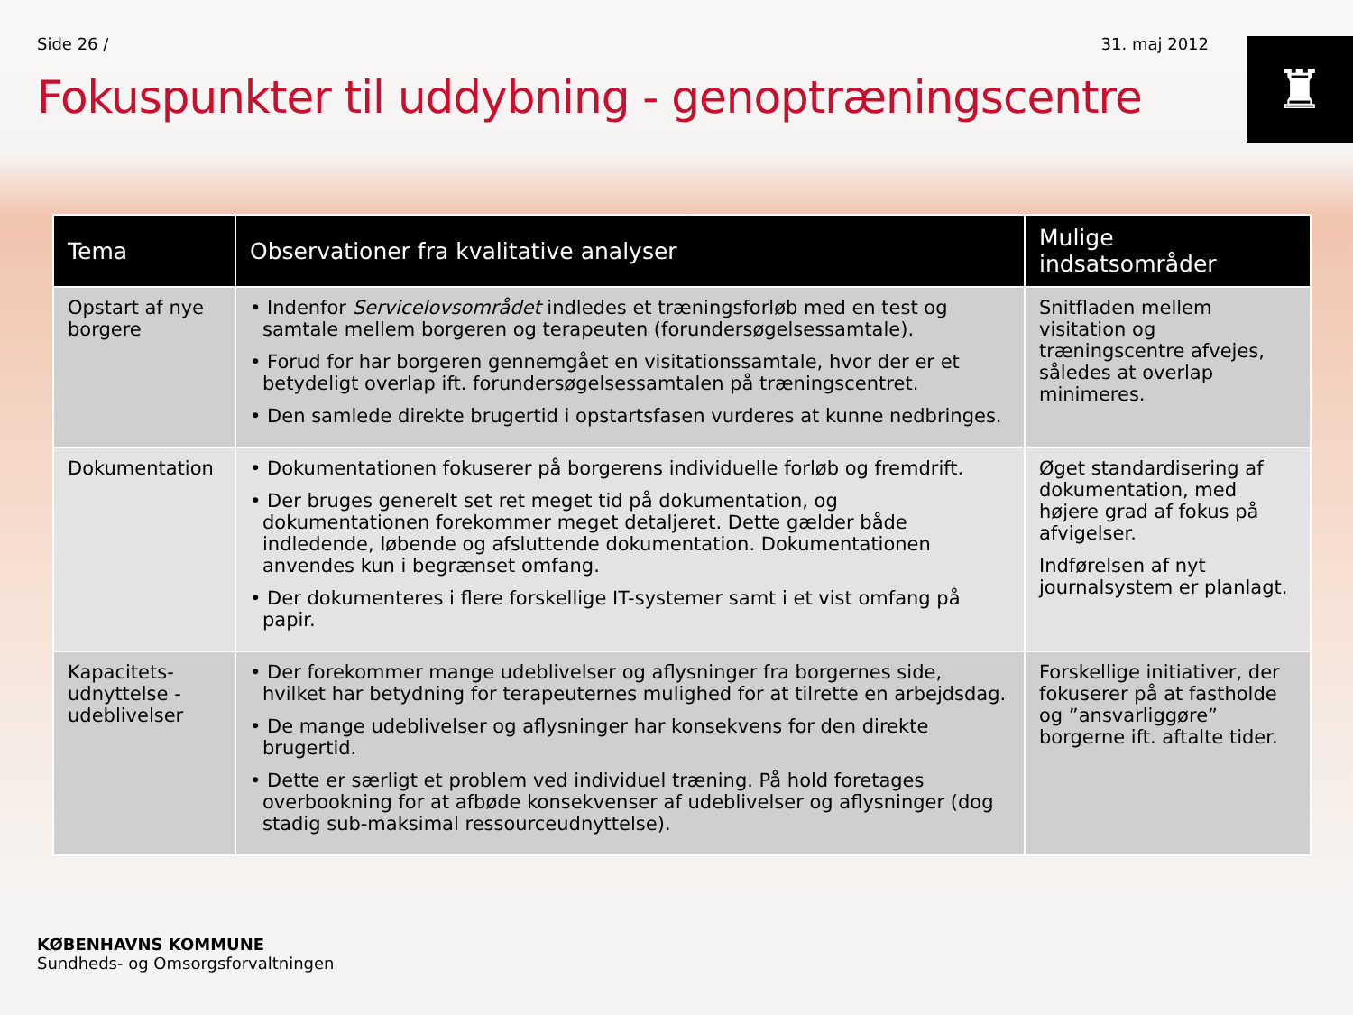Side 26 / 31. maj 2012
♜
Fokuspunkter til uddybning - genoptræningscentre
| Tema | Observationer fra kvalitative analyser | Mulige indsatsområder |
| --- | --- | --- |
| Opstart af nye borgere | • Indenfor Servicelovsområdet indledes et træningsforløb med en test og samtale mellem borgeren og terapeuten (forundersøgelsessamtale). • Forud for har borgeren gennemgået en visitationssamtale, hvor der er et betydeligt overlap ift. forundersøgelsessamtalen på træningscentret. • Den samlede direkte brugertid i opstartsfasen vurderes at kunne nedbringes. | Snitfladen mellem visitation og træningscentre afvejes, således at overlap minimeres. |
| Dokumentation | • Dokumentationen fokuserer på borgerens individuelle forløb og fremdrift. • Der bruges generelt set ret meget tid på dokumentation, og dokumentationen forekommer meget detaljeret. Dette gælder både indledende, løbende og afsluttende dokumentation. Dokumentationen anvendes kun i begrænset omfang. • Der dokumenteres i flere forskellige IT-systemer samt i et vist omfang på papir. | Øget standardisering af dokumentation, med højere grad af fokus på afvigelser. Indførelsen af nyt journalsystem er planlagt. |
| Kapacitets-udnyttelse - udeblivelser | • Der forekommer mange udeblivelser og aflysninger fra borgernes side, hvilket har betydning for terapeuternes mulighed for at tilrette en arbejdsdag. • De mange udeblivelser og aflysninger har konsekvens for den direkte brugertid. • Dette er særligt et problem ved individuel træning. På hold foretages overbookning for at afbøde konsekvenser af udeblivelser og aflysninger (dog stadig sub-maksimal ressourceudnyttelse). | Forskellige initiativer, der fokuserer på at fastholde og ”ansvarliggøre” borgerne ift. aftalte tider. |
KØBENHAVNS KOMMUNE
Sundheds- og Omsorgsforvaltningen